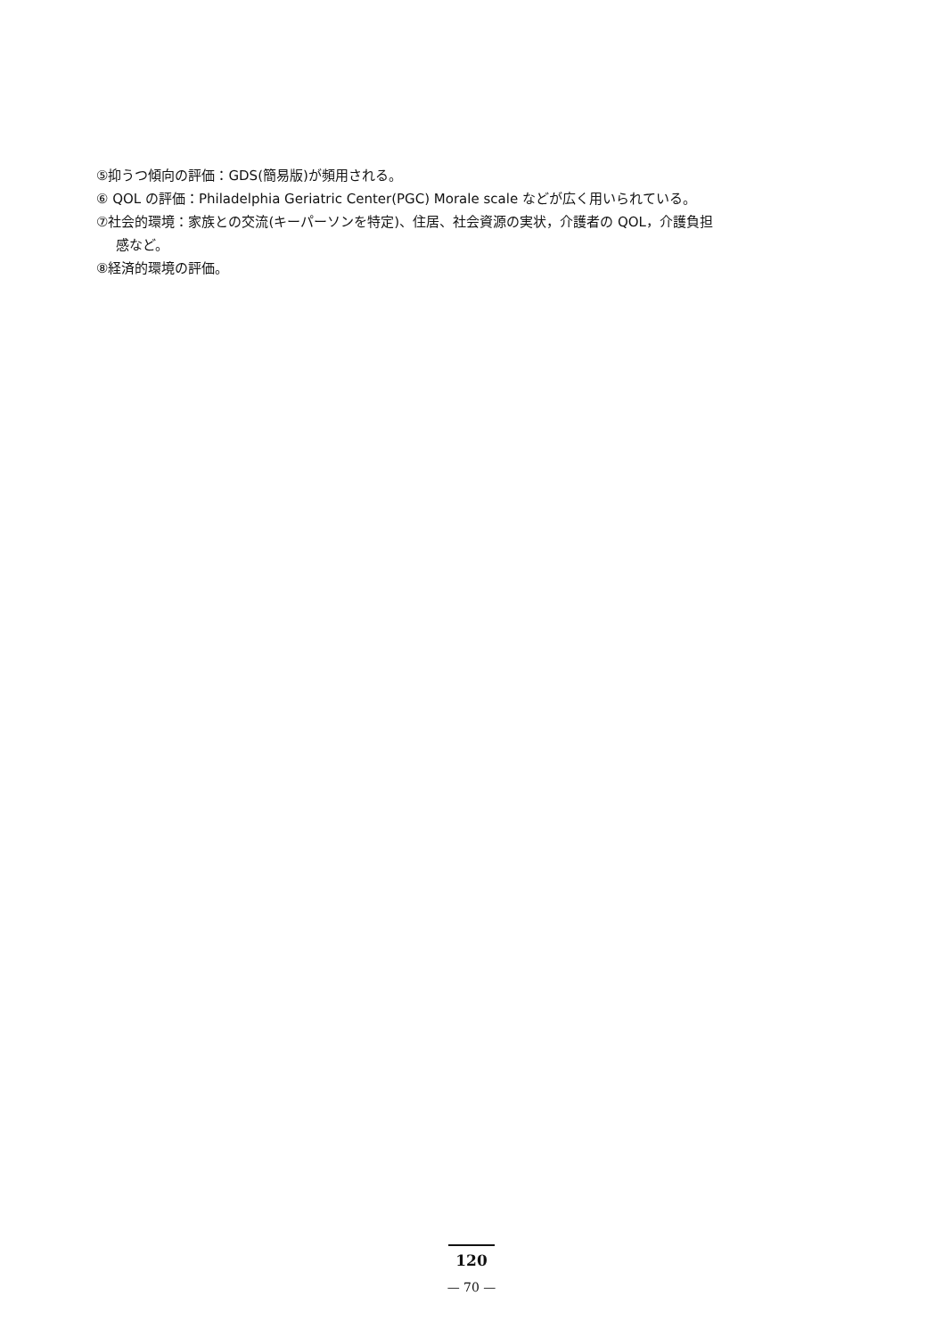⑤抑うつ傾向の評価：GDS(簡易版)が頻用される。
⑥ QOL の評価：Philadelphia Geriatric Center(PGC) Morale scale などが広く用いられている。
⑦社会的環境：家族との交流(キーパーソンを特定)、住居、社会資源の実状，介護者の QOL，介護負担
感など。
⑧経済的環境の評価。
120
— 70 —